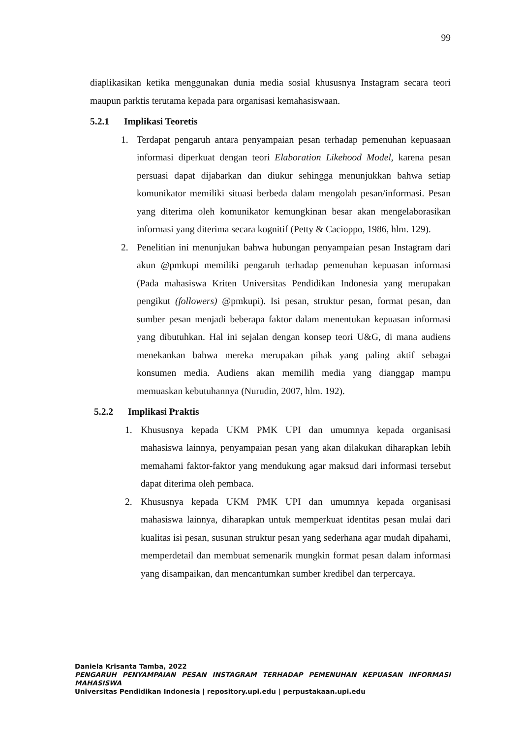99
diaplikasikan ketika menggunakan dunia media sosial khususnya Instagram secara teori maupun parktis terutama kepada para organisasi kemahasiswaan.
5.2.1 Implikasi Teoretis
1. Terdapat pengaruh antara penyampaian pesan terhadap pemenuhan kepuasaan informasi diperkuat dengan teori Elaboration Likehood Model, karena pesan persuasi dapat dijabarkan dan diukur sehingga menunjukkan bahwa setiap komunikator memiliki situasi berbeda dalam mengolah pesan/informasi. Pesan yang diterima oleh komunikator kemungkinan besar akan mengelaborasikan informasi yang diterima secara kognitif (Petty & Cacioppo, 1986, hlm. 129).
2. Penelitian ini menunjukan bahwa hubungan penyampaian pesan Instagram dari akun @pmkupi memiliki pengaruh terhadap pemenuhan kepuasan informasi (Pada mahasiswa Kriten Universitas Pendidikan Indonesia yang merupakan pengikut (followers) @pmkupi). Isi pesan, struktur pesan, format pesan, dan sumber pesan menjadi beberapa faktor dalam menentukan kepuasan informasi yang dibutuhkan. Hal ini sejalan dengan konsep teori U&G, di mana audiens menekankan bahwa mereka merupakan pihak yang paling aktif sebagai konsumen media. Audiens akan memilih media yang dianggap mampu memuaskan kebutuhannya (Nurudin, 2007, hlm. 192).
5.2.2 Implikasi Praktis
1. Khususnya kepada UKM PMK UPI dan umumnya kepada organisasi mahasiswa lainnya, penyampaian pesan yang akan dilakukan diharapkan lebih memahami faktor-faktor yang mendukung agar maksud dari informasi tersebut dapat diterima oleh pembaca.
2. Khususnya kepada UKM PMK UPI dan umumnya kepada organisasi mahasiswa lainnya, diharapkan untuk memperkuat identitas pesan mulai dari kualitas isi pesan, susunan struktur pesan yang sederhana agar mudah dipahami, memperdetail dan membuat semenarik mungkin format pesan dalam informasi yang disampaikan, dan mencantumkan sumber kredibel dan terpercaya.
Daniela Krisanta Tamba, 2022
PENGARUH PENYAMPAIAN PESAN INSTAGRAM TERHADAP PEMENUHAN KEPUASAN INFORMASI MAHASISWA
Universitas Pendidikan Indonesia | repository.upi.edu | perpustakaan.upi.edu